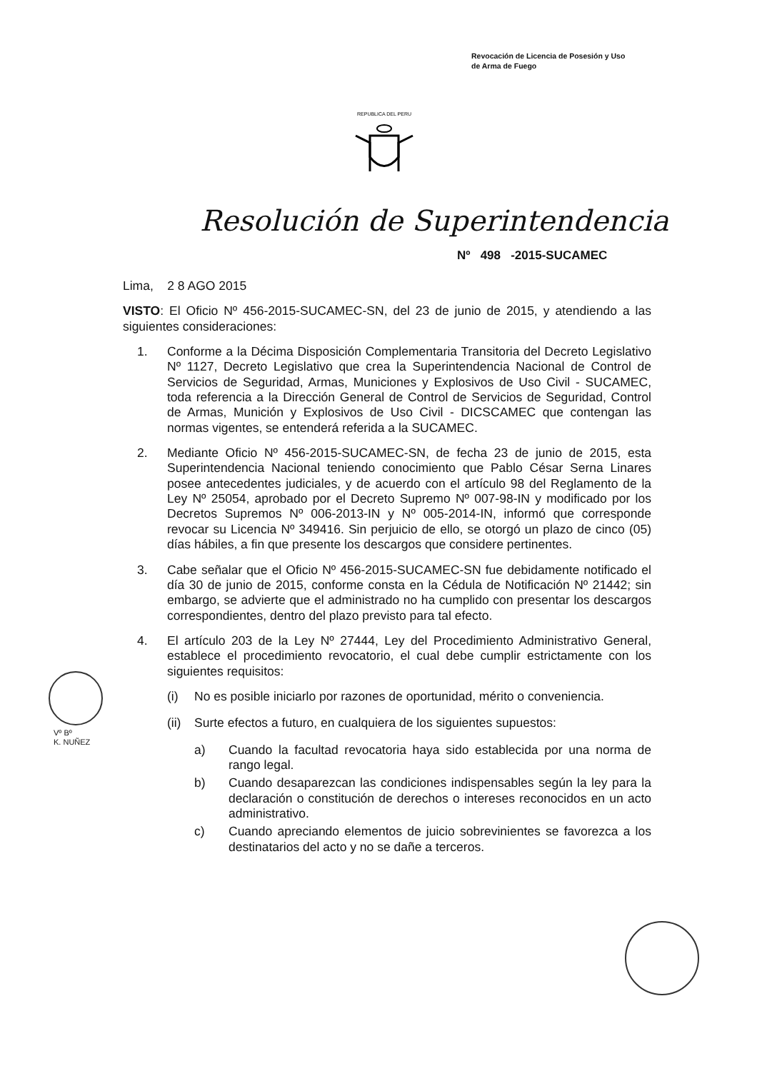Revocación de Licencia de Posesión y Uso
de Arma de Fuego
REPUBLICA DEL PERU
Resolución de Superintendencia
Nº 498 -2015-SUCAMEC
Lima, 2 8 AGO 2015
VISTO: El Oficio Nº 456-2015-SUCAMEC-SN, del 23 de junio de 2015, y atendiendo a las siguientes consideraciones:
1. Conforme a la Décima Disposición Complementaria Transitoria del Decreto Legislativo Nº 1127, Decreto Legislativo que crea la Superintendencia Nacional de Control de Servicios de Seguridad, Armas, Municiones y Explosivos de Uso Civil - SUCAMEC, toda referencia a la Dirección General de Control de Servicios de Seguridad, Control de Armas, Munición y Explosivos de Uso Civil - DICSCAMEC que contengan las normas vigentes, se entenderá referida a la SUCAMEC.
2. Mediante Oficio Nº 456-2015-SUCAMEC-SN, de fecha 23 de junio de 2015, esta Superintendencia Nacional teniendo conocimiento que Pablo César Serna Linares posee antecedentes judiciales, y de acuerdo con el artículo 98 del Reglamento de la Ley Nº 25054, aprobado por el Decreto Supremo Nº 007-98-IN y modificado por los Decretos Supremos Nº 006-2013-IN y Nº 005-2014-IN, informó que corresponde revocar su Licencia Nº 349416. Sin perjuicio de ello, se otorgó un plazo de cinco (05) días hábiles, a fin que presente los descargos que considere pertinentes.
3. Cabe señalar que el Oficio Nº 456-2015-SUCAMEC-SN fue debidamente notificado el día 30 de junio de 2015, conforme consta en la Cédula de Notificación Nº 21442; sin embargo, se advierte que el administrado no ha cumplido con presentar los descargos correspondientes, dentro del plazo previsto para tal efecto.
4. El artículo 203 de la Ley Nº 27444, Ley del Procedimiento Administrativo General, establece el procedimiento revocatorio, el cual debe cumplir estrictamente con los siguientes requisitos:
(i) No es posible iniciarlo por razones de oportunidad, mérito o conveniencia.
(ii)
Surte efectos a futuro, en cualquiera de los siguientes supuestos:
a) Cuando la facultad revocatoria haya sido establecida por una norma de rango legal.
b) Cuando desaparezcan las condiciones indispensables según la ley para la declaración o constitución de derechos o intereses reconocidos en un acto administrativo.
c) Cuando apreciando elementos de juicio sobrevinientes se favorezca a los destinatarios del acto y no se dañe a terceros.
Vº Bº
K. NUÑEZ